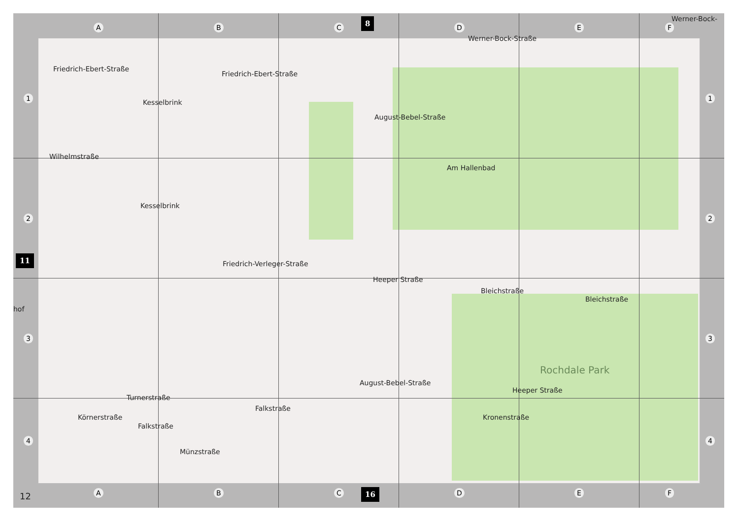A B C D E F
8 Werner-Bock-
1 1
2 2
11
hof
3 3
4 4
Friedrich-Ebert-Straße
Friedrich-Ebert-Straße
Werner-Bock-Straße
Kesselbrink
August-Bebel-Straße
Wilhelmstraße
Am Hallenbad
Kesselbrink
Friedrich-Verleger-Straße
Heeper Straße
Bleichstraße
Bleichstraße
Rochdale Park
August-Bebel-Straße
Heeper Straße
Körnerstraße
Turnerstraße
Falkstraße
Falkstraße
Münzstraße
Kronenstraße
12 A B C D E F
16